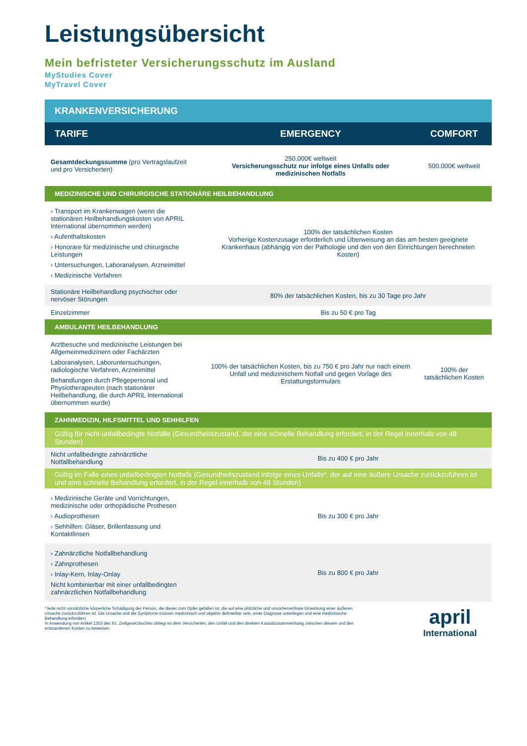Leistungsübersicht
Mein befristeter Versicherungsschutz im Ausland
MyStudies Cover
MyTravel Cover
| KRANKENVERSICHERUNG | | |
| --- | --- | --- |
| TARIFE | EMERGENCY | COMFORT |
| Gesamtdeckungssumme (pro Vertragslaufzeit und pro Versicherten) | 250.000€ weltweit Versicherungsschutz nur infolge eines Unfalls oder medizinischen Notfalls | 500.000€ weltweit |
| MEDIZINISCHE UND CHIRURGISCHE STATIONÄRE HEILBEHANDLUNG | | |
| › Transport im Krankenwagen (wenn die stationären Heilbehandlungskosten von APRIL International übernommen werden) › Aufenthaltskosten › Honorare für medizinische und chirurgische Leistungen › Untersuchungen, Laboranalysen, Arzneimittel › Medizinische Verfahren | 100% der tatsächlichen Kosten Vorherige Kostenzusage erforderlich und Überweisung an das am besten geeignete Krankenhaus (abhängig von der Pathologie und den von den Einrichtungen berechneten Kosten) | |
| Stationäre Heilbehandlung psychischer oder nervöser Störungen | 80% der tatsächlichen Kosten, bis zu 30 Tage pro Jahr | |
| Einzelzimmer | Bis zu 50 € pro Tag | |
| AMBULANTE HEILBEHANDLUNG | | |
| Arztbesuche und medizinische Leistungen bei Allgemeinmedizinern oder Fachärzten Laboranalysen, Laboruntersuchungen, radiologische Verfahren, Arzneimittel Behandlungen durch Pflegepersonal und Physiotherapeuten (nach stationärer Heilbehandlung, die durch APRIL International übernommen wurde) | 100% der tatsächlichen Kosten, bis zu 750 € pro Jahr nur nach einem Unfall und medizinischem Notfall und gegen Vorlage des Erstattungsformulars | 100% der tatsächlichen Kosten |
| ZAHNMEDIZIN, HILFSMITTEL UND SEHHILFEN | | |
| Gültig für nicht-unfallbedingte Notfälle (Gesundheitszustand, der eine schnelle Behandlung erfordert, in der Regel innerhalb von 48 Stunden) | | |
| Nicht unfallbedingte zahnärztliche Notfallbehandlung | Bis zu 400 € pro Jahr | |
| Gültig im Falle eines unfallbedingten Notfalls (Gesundheitszustand infolge eines Unfalls*, der auf eine äußere Ursache zurückzuführen ist und eine schnelle Behandlung erfordert, in der Regel innerhalb von 48 Stunden) | | |
| › Medizinische Geräte und Vorrichtungen, medizinische oder orthopädische Prothesen › Audioprothesen › Sehhilfen: Gläser, Brillenfassung und Kontaktlinsen | Bis zu 300 € pro Jahr | |
| › Zahnärztliche Notfallbehandlung › Zahnprothesen › Inlay-Kern, Inlay-Onlay Nicht kombinierbar mit einer unfallbedingten zahnärztlichen Notfallbehandlung | Bis zu 800 € pro Jahr | |
*Jede nicht vorsätzliche körperliche Schädigung der Person, die dieser zum Opfer gefallen ist, die auf eine plötzliche und unvorhersehbare Einwirkung einer äußeren Ursache zurückzuführen ist. Die Ursache und die Symptome müssen medizinisch und objektiv definierbar sein, einer Diagnose unterliegen und eine medizinische Behandlung erfordern.
In Anwendung von Artikel 1353 des frz. Zivilgesetzbuches obliegt es dem Versicherten, den Unfall und den direkten Kausalzusammenhang zwischen diesem und den entstandenen Kosten zu beweisen.
april
International